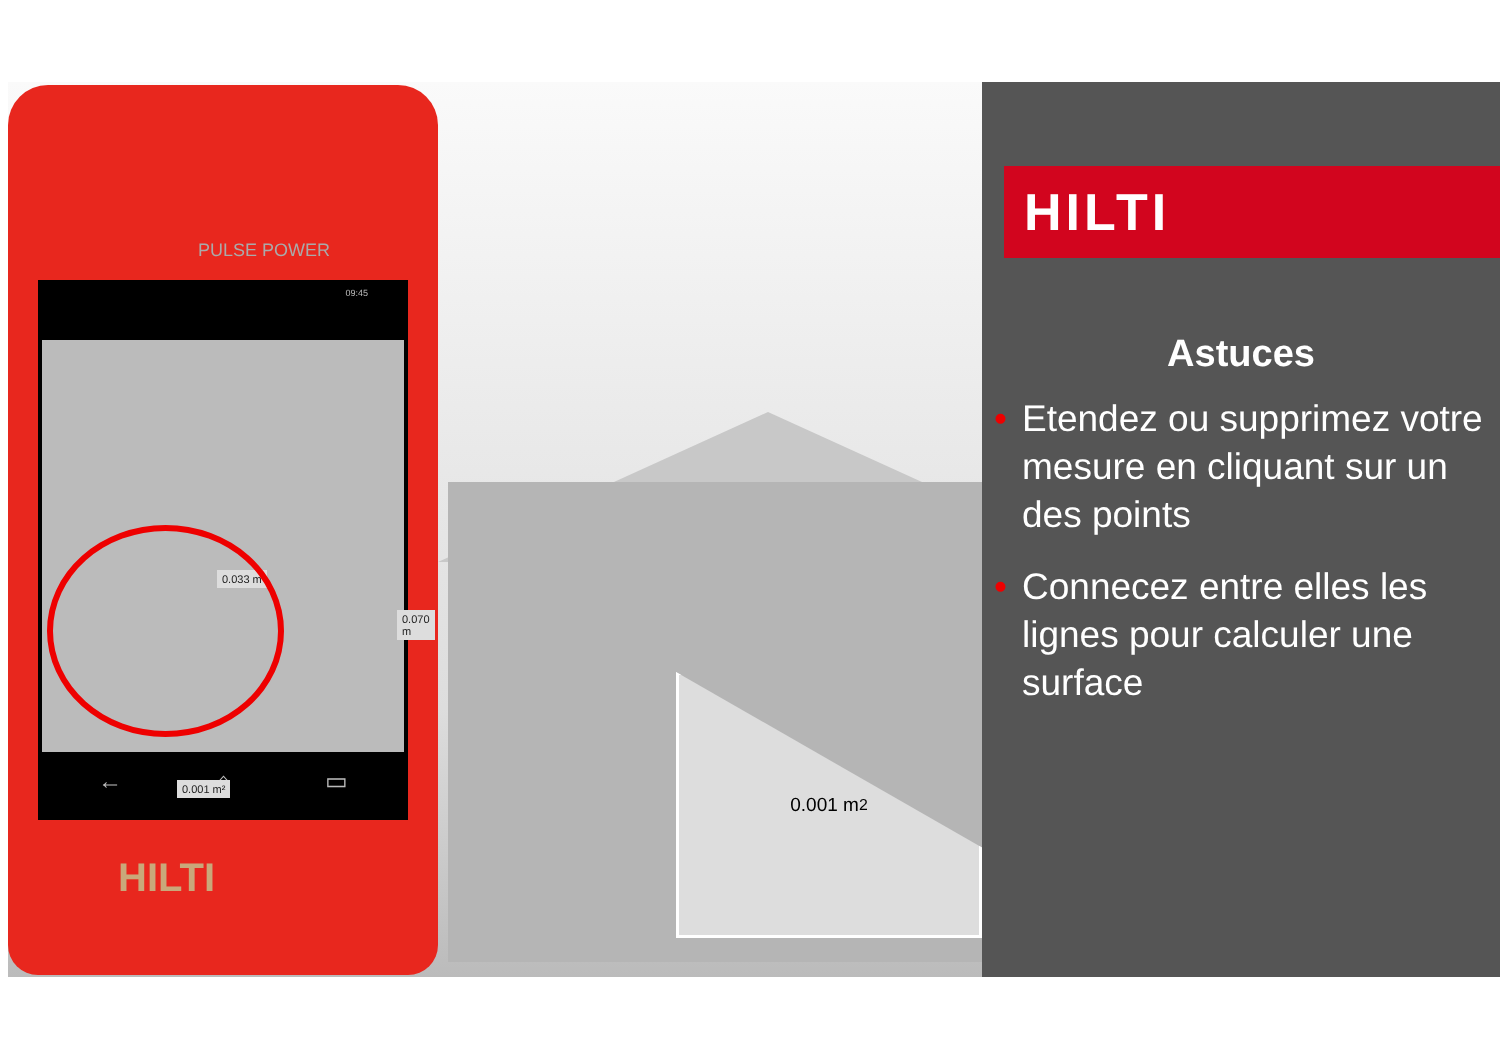0.001 m<sup>2</sup>
PULSE POWER
09:45
0.033 m
0.070 m
0.001 m²
← ⌂ ▭
HILTI
HILTI
Astuces
• Etendez ou supprimez votre mesure en cliquant sur un des points
• Connecez entre elles les lignes pour calculer une surface